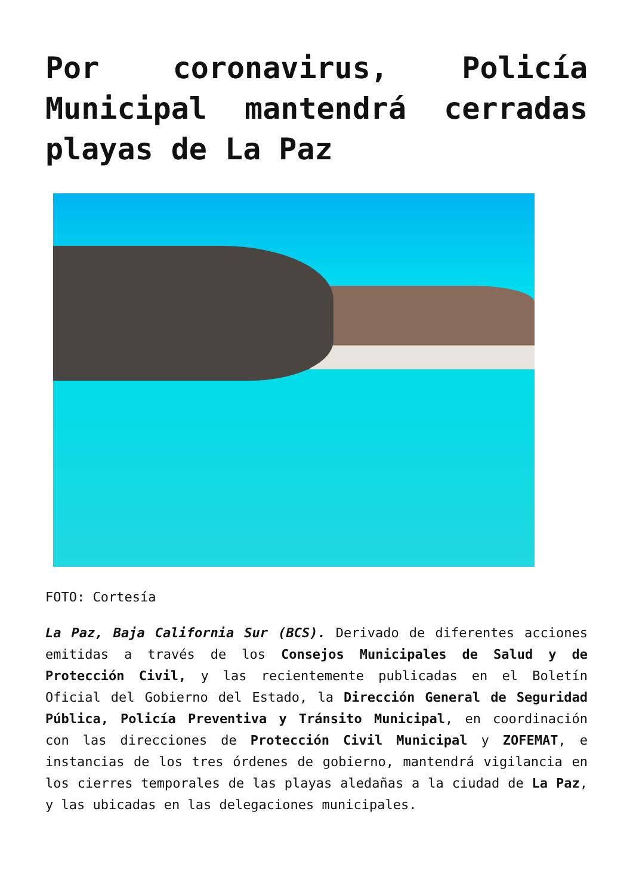Por coronavirus, Policía Municipal mantendrá cerradas playas de La Paz
FOTO: Cortesía
La Paz, Baja California Sur (BCS). Derivado de diferentes acciones emitidas a través de los Consejos Municipales de Salud y de Protección Civil, y las recientemente publicadas en el Boletín Oficial del Gobierno del Estado, la Dirección General de Seguridad Pública, Policía Preventiva y Tránsito Municipal, en coordinación con las direcciones de Protección Civil Municipal y ZOFEMAT, e instancias de los tres órdenes de gobierno, mantendrá vigilancia en los cierres temporales de las playas aledañas a la ciudad de La Paz, y las ubicadas en las delegaciones municipales.